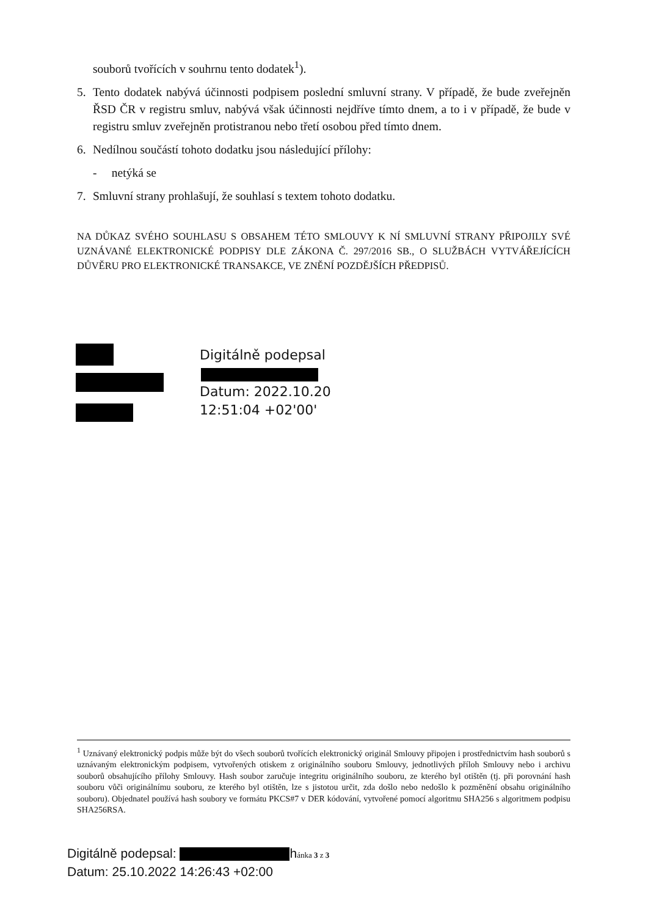souborů tvořících v souhrnu tento dodatek<sup>1</sup>).
5. Tento dodatek nabývá účinnosti podpisem poslední smluvní strany. V případě, že bude zveřejněn ŘSD ČR v registru smluv, nabývá však účinnosti nejdříve tímto dnem, a to i v případě, že bude v registru smluv zveřejněn protistranou nebo třetí osobou před tímto dnem.
6. Nedílnou součástí tohoto dodatku jsou následující přílohy:
- netýká se
7. Smluvní strany prohlašují, že souhlasí s textem tohoto dodatku.
NA DŮKAZ SVÉHO SOUHLASU S OBSAHEM TÉTO SMLOUVY K NÍ SMLUVNÍ STRANY PŘIPOJILY SVÉ UZNÁVANÉ ELEKTRONICKÉ PODPISY DLE ZÁKONA Č. 297/2016 SB., O SLUŽBÁCH VYTVÁŘEJÍCÍCH DŮVĚRU PRO ELEKTRONICKÉ TRANSAKCE, VE ZNĚNÍ POZDĚJŠÍCH PŘEDPISŮ.
Digitálně podepsal
Datum: 2022.10.20
12:51:04 +02'00'
<sup>1</sup> Uznávaný elektronický podpis může být do všech souborů tvořících elektronický originál Smlouvy připojen i prostřednictvím hash souborů s uznávaným elektronickým podpisem, vytvořených otiskem z originálního souboru Smlouvy, jednotlivých příloh Smlouvy nebo i archivu souborů obsahujícího přílohy Smlouvy. Hash soubor zaručuje integritu originálního souboru, ze kterého byl otištěn (tj. při porovnání hash souboru vůči originálnímu souboru, ze kterého byl otištěn, lze s jistotou určit, zda došlo nebo nedošlo k pozměnění obsahu originálního souboru). Objednatel používá hash soubory ve formátu PKCS#7 v DER kódování, vytvořené pomocí algoritmu SHA256 s algoritmem podpisu SHA256RSA.
Digitálně podepsal: hánka 3 z 3
Datum: 25.10.2022 14:26:43 +02:00